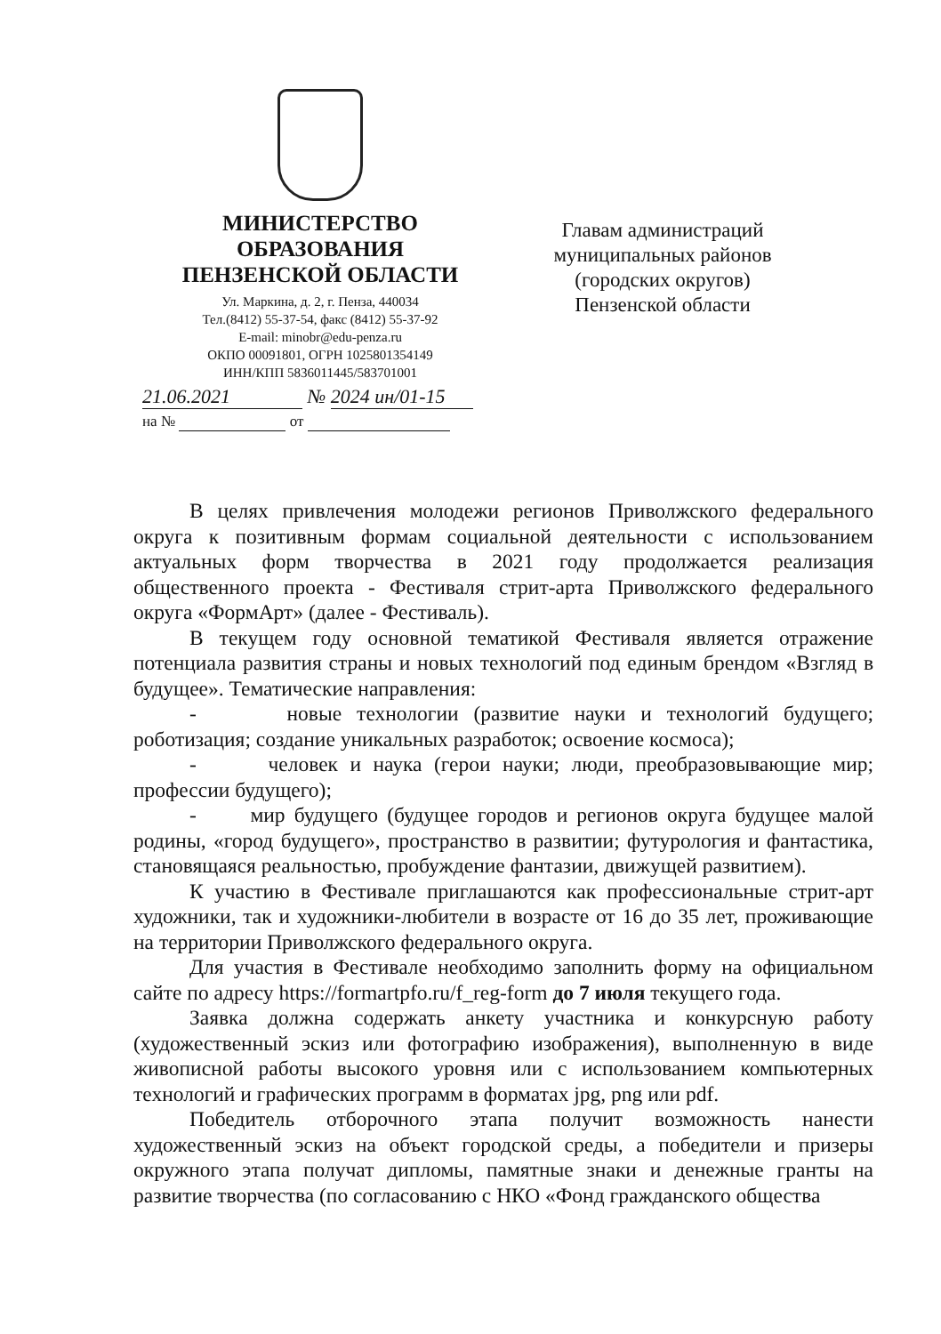МИНИСТЕРСТВО
ОБРАЗОВАНИЯ
ПЕНЗЕНСКОЙ ОБЛАСТИ
Ул. Маркина, д. 2, г. Пенза, 440034
Тел.(8412) 55-37-54, факс (8412) 55-37-92
E-mail: minobr@edu-penza.ru
ОКПО 00091801, ОГРН 1025801354149
ИНН/КПП 5836011445/583701001
21.06.2021 № 2024 ин/01-15
на № от
Главам администраций муниципальных районов (городских округов) Пензенской области
В целях привлечения молодежи регионов Приволжского федерального округа к позитивным формам социальной деятельности с использованием актуальных форм творчества в 2021 году продолжается реализация общественного проекта - Фестиваля стрит-арта Приволжского федерального округа «ФормАрт» (далее - Фестиваль).
В текущем году основной тематикой Фестиваля является отражение потенциала развития страны и новых технологий под единым брендом «Взгляд в будущее». Тематические направления:
- новые технологии (развитие науки и технологий будущего; роботизация; создание уникальных разработок; освоение космоса);
- человек и наука (герои науки; люди, преобразовывающие мир; профессии будущего);
- мир будущего (будущее городов и регионов округа будущее малой родины, «город будущего», пространство в развитии; футурология и фантастика, становящаяся реальностью, пробуждение фантазии, движущей развитием).
К участию в Фестивале приглашаются как профессиональные стрит-арт художники, так и художники-любители в возрасте от 16 до 35 лет, проживающие на территории Приволжского федерального округа.
Для участия в Фестивале необходимо заполнить форму на официальном сайте по адресу https://formartpfo.ru/f_reg-form до 7 июля текущего года.
Заявка должна содержать анкету участника и конкурсную работу (художественный эскиз или фотографию изображения), выполненную в виде живописной работы высокого уровня или с использованием компьютерных технологий и графических программ в форматах jpg, png или pdf.
Победитель отборочного этапа получит возможность нанести художественный эскиз на объект городской среды, а победители и призеры окружного этапа получат дипломы, памятные знаки и денежные гранты на развитие творчества (по согласованию с НКО «Фонд гражданского общества